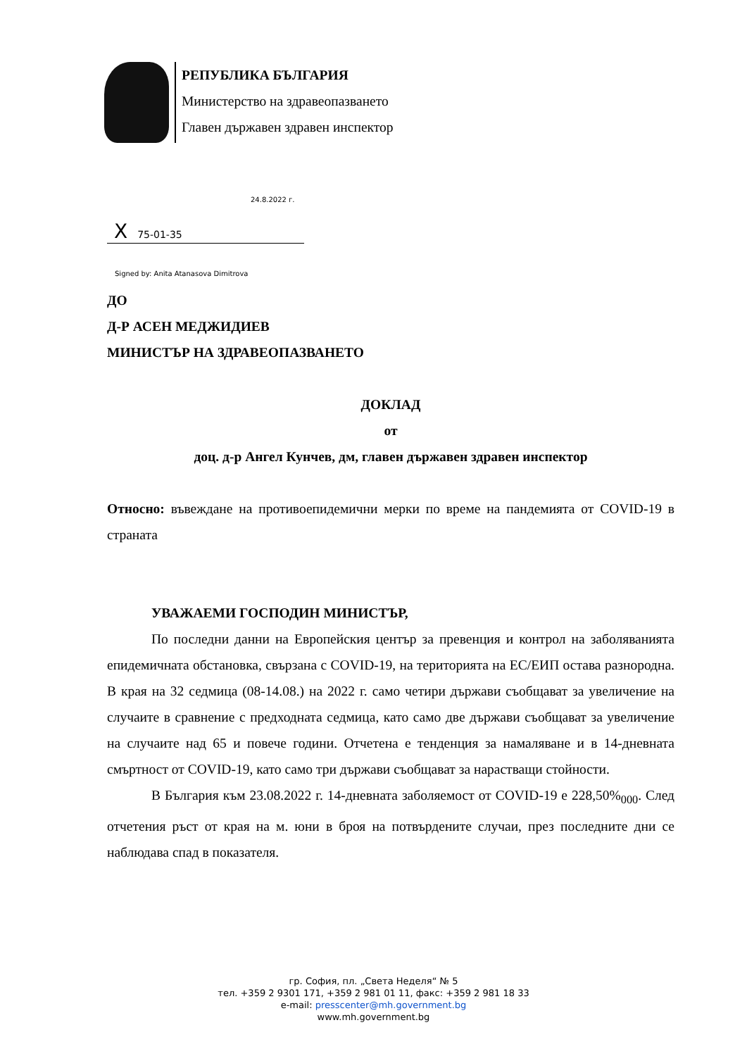РЕПУБЛИКА БЪЛГАРИЯ
Министерство на здравеопазването
Главен държавен здравен инспектор
24.8.2022 г.
X 75-01-35
Signed by: Anita Atanasova Dimitrova
ДО
Д-Р АСЕН МЕДЖИДИЕВ
МИНИСТЪР НА ЗДРАВЕОПАЗВАНЕТО
ДОКЛАД
от
доц. д-р Ангел Кунчев, дм, главен държавен здравен инспектор
Относно: въвеждане на противоепидемични мерки по време на пандемията от COVID-19 в страната
УВАЖАЕМИ ГОСПОДИН МИНИСТЪР,
По последни данни на Европейския център за превенция и контрол на заболяванията епидемичната обстановка, свързана с COVID-19, на територията на ЕС/ЕИП остава разнородна. В края на 32 седмица (08-14.08.) на 2022 г. само четири държави съобщават за увеличение на случаите в сравнение с предходната седмица, като само две държави съобщават за увеличение на случаите над 65 и повече години. Отчетена е тенденция за намаляване и в 14-дневната смъртност от COVID-19, като само три държави съобщават за нарастващи стойности.
В България към 23.08.2022 г. 14-дневната заболяемост от COVID-19 е 228,50%<sub>000</sub>. След отчетения ръст от края на м. юни в броя на потвърдените случаи, през последните дни се наблюдава спад в показателя.
гр. София, пл. „Света Неделя“ № 5
тел. +359 2 9301 171, +359 2 981 01 11, факс: +359 2 981 18 33
e-mail: presscenter@mh.government.bg
www.mh.government.bg